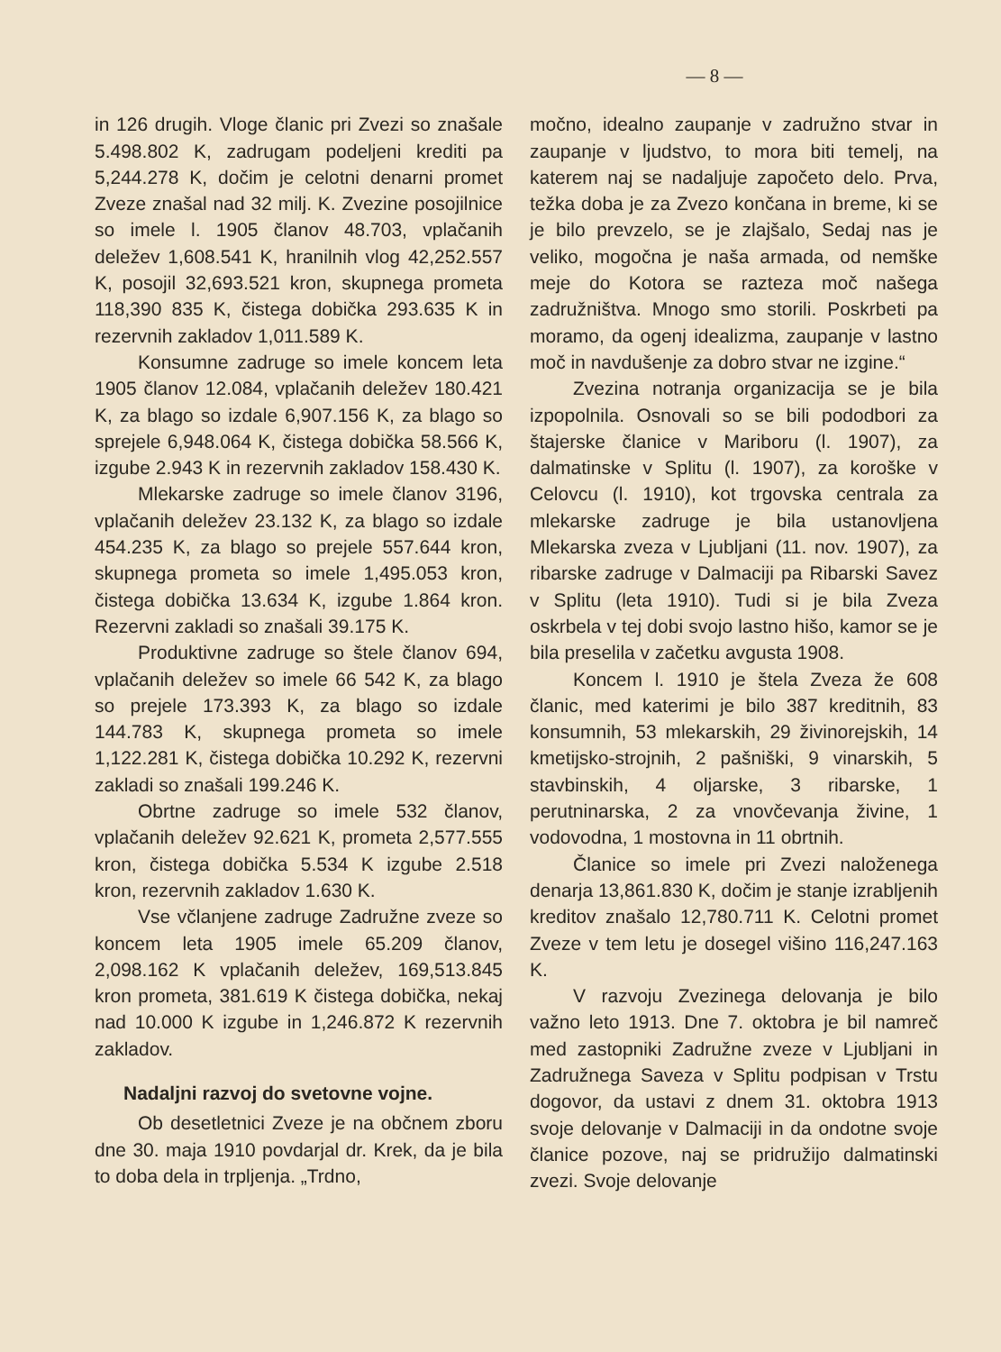— 8 —
in 126 drugih. Vloge članic pri Zvezi so znašale 5.498.802 K, zadrugam podeljeni krediti pa 5,244.278 K, dočim je celotni denarni promet Zveze znašal nad 32 milj. K. Zvezine posojilnice so imele l. 1905 članov 48.703, vplačanih deležev 1,608.541 K, hranilnih vlog 42,252.557 K, posojil 32,693.521 kron, skupnega prometa 118,390 835 K, čistega dobička 293.635 K in rezervnih zakladov 1,011.589 K.
Konsumne zadruge so imele koncem leta 1905 članov 12.084, vplačanih deležev 180.421 K, za blago so izdale 6,907.156 K, za blago so sprejele 6,948.064 K, čistega dobička 58.566 K, izgube 2.943 K in rezervnih zakladov 158.430 K.
Mlekarske zadruge so imele članov 3196, vplačanih deležev 23.132 K, za blago so izdale 454.235 K, za blago so prejele 557.644 kron, skupnega prometa so imele 1,495.053 kron, čistega dobička 13.634 K, izgube 1.864 kron. Rezervni zakladi so znašali 39.175 K.
Produktivne zadruge so štele članov 694, vplačanih deležev so imele 66 542 K, za blago so prejele 173.393 K, za blago so izdale 144.783 K, skupnega prometa so imele 1,122.281 K, čistega dobička 10.292 K, rezervni zakladi so znašali 199.246 K.
Obrtne zadruge so imele 532 članov, vplačanih deležev 92.621 K, prometa 2,577.555 kron, čistega dobička 5.534 K izgube 2.518 kron, rezervnih zakladov 1.630 K.
Vse včlanjene zadruge Zadružne zveze so koncem leta 1905 imele 65.209 članov, 2,098.162 K vplačanih deležev, 169,513.845 kron prometa, 381.619 K čistega dobička, nekaj nad 10.000 K izgube in 1,246.872 K rezervnih zakladov.
Nadaljni razvoj do svetovne vojne.
Ob desetletnici Zveze je na občnem zboru dne 30. maja 1910 povdarjal dr. Krek, da je bila to doba dela in trpljenja. „Trdno,
močno, idealno zaupanje v zadružno stvar in zaupanje v ljudstvo, to mora biti temelj, na katerem naj se nadaljuje započeto delo. Prva, težka doba je za Zvezo končana in breme, ki se je bilo prevzelo, se je zlajšalo, Sedaj nas je veliko, mogočna je naša armada, od nemške meje do Kotora se razteza moč našega zadružništva. Mnogo smo storili. Poskrbeti pa moramo, da ogenj idealizma, zaupanje v lastno moč in navdušenje za dobro stvar ne izgine.“
Zvezina notranja organizacija se je bila izpopolnila. Osnovali so se bili pododbori za štajerske članice v Mariboru (l. 1907), za dalmatinske v Splitu (l. 1907), za koroške v Celovcu (l. 1910), kot trgovska centrala za mlekarske zadruge je bila ustanovljena Mlekarska zveza v Ljubljani (11. nov. 1907), za ribarske zadruge v Dalmaciji pa Ribarski Savez v Splitu (leta 1910). Tudi si je bila Zveza oskrbela v tej dobi svojo lastno hišo, kamor se je bila preselila v začetku avgusta 1908.
Koncem l. 1910 je štela Zveza že 608 članic, med katerimi je bilo 387 kreditnih, 83 konsumnih, 53 mlekarskih, 29 živinorejskih, 14 kmetijsko-strojnih, 2 pašniški, 9 vinarskih, 5 stavbinskih, 4 oljarske, 3 ribarske, 1 perutninarska, 2 za vnovčevanja živine, 1 vodovodna, 1 mostovna in 11 obrtnih.
Članice so imele pri Zvezi naloženega denarja 13,861.830 K, dočim je stanje izrabljenih kreditov znašalo 12,780.711 K. Celotni promet Zveze v tem letu je dosegel višino 116,247.163 K.
V razvoju Zvezinega delovanja je bilo važno leto 1913. Dne 7. oktobra je bil namreč med zastopniki Zadružne zveze v Ljubljani in Zadružnega Saveza v Splitu podpisan v Trstu dogovor, da ustavi z dnem 31. oktobra 1913 svoje delovanje v Dalmaciji in da ondotne svoje članice pozove, naj se pridružijo dalmatinski zvezi. Svoje delovanje